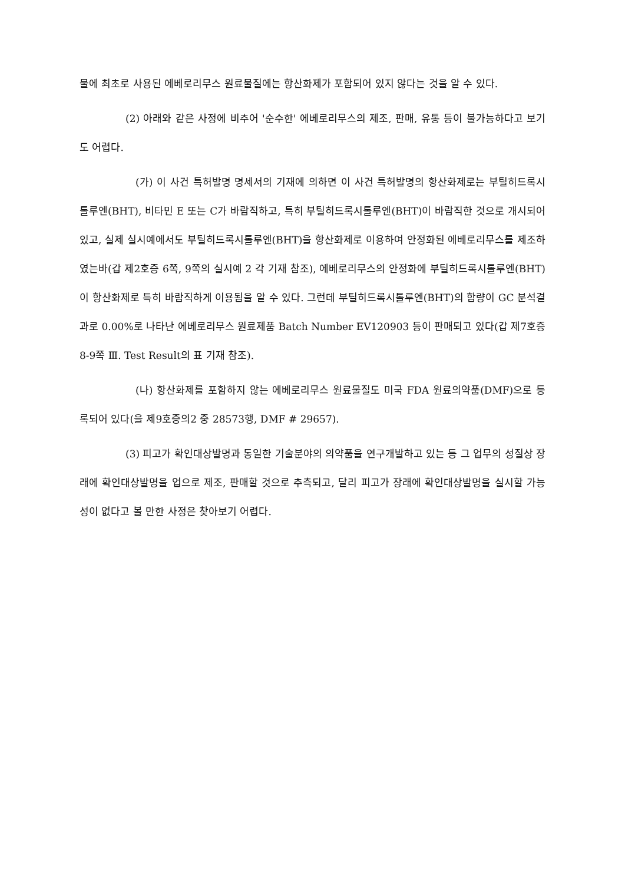물에 최초로 사용된 에베로리무스 원료물질에는 항산화제가 포함되어 있지 않다는 것을 알 수 있다.
(2) 아래와 같은 사정에 비추어 '순수한' 에베로리무스의 제조, 판매, 유통 등이 불가능하다고 보기도 어렵다.
(가) 이 사건 특허발명 명세서의 기재에 의하면 이 사건 특허발명의 항산화제로는 부틸히드록시톨루엔(BHT), 비타민 E 또는 C가 바람직하고, 특히 부틸히드록시톨루엔(BHT)이 바람직한 것으로 개시되어있고, 실제 실시예에서도 부틸히드록시톨루엔(BHT)을 항산화제로 이용하여 안정화된 에베로리무스를 제조하였는바(갑 제2호증 6쪽, 9쪽의 실시예 2 각 기재 참조), 에베로리무스의 안정화에 부틸히드록시톨루엔(BHT)이 항산화제로 특히 바람직하게 이용됨을 알 수 있다. 그런데 부틸히드록시톨루엔(BHT)의 함량이 GC 분석결과로 0.00%로 나타난 에베로리무스 원료제품 Batch Number EV120903 등이 판매되고 있다(갑 제7호증 8-9쪽 Ⅲ. Test Result의 표 기재 참조).
(나) 항산화제를 포함하지 않는 에베로리무스 원료물질도 미국 FDA 원료의약품(DMF)으로 등록되어 있다(을 제9호증의2 중 28573행, DMF # 29657).
(3) 피고가 확인대상발명과 동일한 기술분야의 의약품을 연구개발하고 있는 등 그 업무의 성질상 장래에 확인대상발명을 업으로 제조, 판매할 것으로 추측되고, 달리 피고가 장래에 확인대상발명을 실시할 가능성이 없다고 볼 만한 사정은 찾아보기 어렵다.